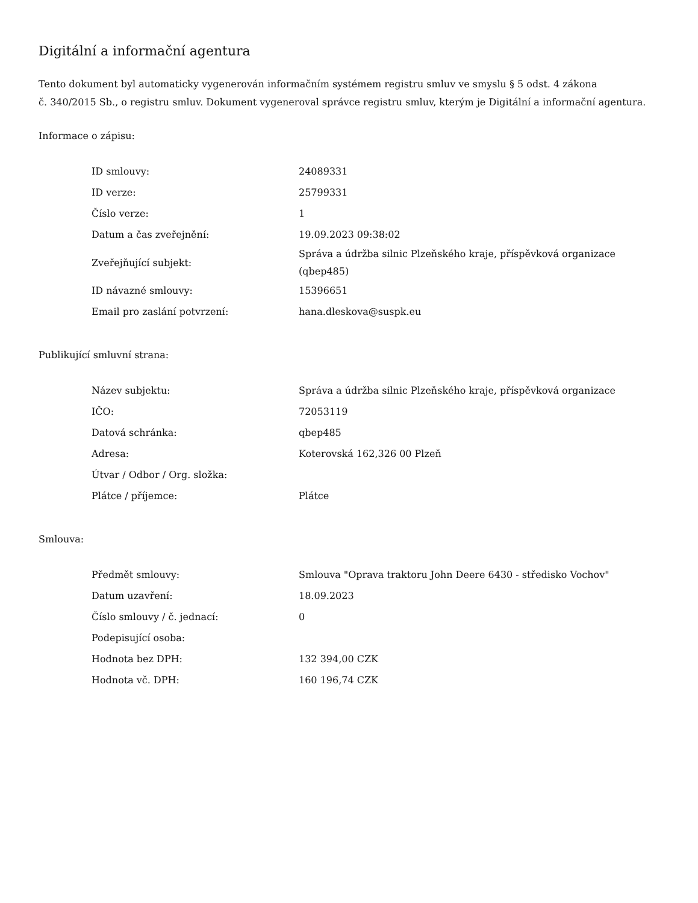Digitální a informační agentura
Tento dokument byl automaticky vygenerován informačním systémem registru smluv ve smyslu § 5 odst. 4 zákona
č. 340/2015 Sb., o registru smluv. Dokument vygeneroval správce registru smluv, kterým je Digitální a informační agentura.
Informace o zápisu:
| ID smlouvy: | 24089331 |
| ID verze: | 25799331 |
| Číslo verze: | 1 |
| Datum a čas zveřejnění: | 19.09.2023 09:38:02 |
| Zveřejňující subjekt: | Správa a údržba silnic Plzeňského kraje, příspěvková organizace (qbep485) |
| ID návazné smlouvy: | 15396651 |
| Email pro zaslání potvrzení: | hana.dleskova@suspk.eu |
Publikující smluvní strana:
| Název subjektu: | Správa a údržba silnic Plzeňského kraje, příspěvková organizace |
| IČO: | 72053119 |
| Datová schránka: | qbep485 |
| Adresa: | Koterovská 162,326 00 Plzeň |
| Útvar / Odbor / Org. složka: | |
| Plátce / příjemce: | Plátce |
Smlouva:
| Předmět smlouvy: | Smlouva "Oprava traktoru John Deere 6430 - středisko Vochov" |
| Datum uzavření: | 18.09.2023 |
| Číslo smlouvy / č. jednací: | 0 |
| Podepisující osoba: | |
| Hodnota bez DPH: | 132 394,00 CZK |
| Hodnota vč. DPH: | 160 196,74 CZK |